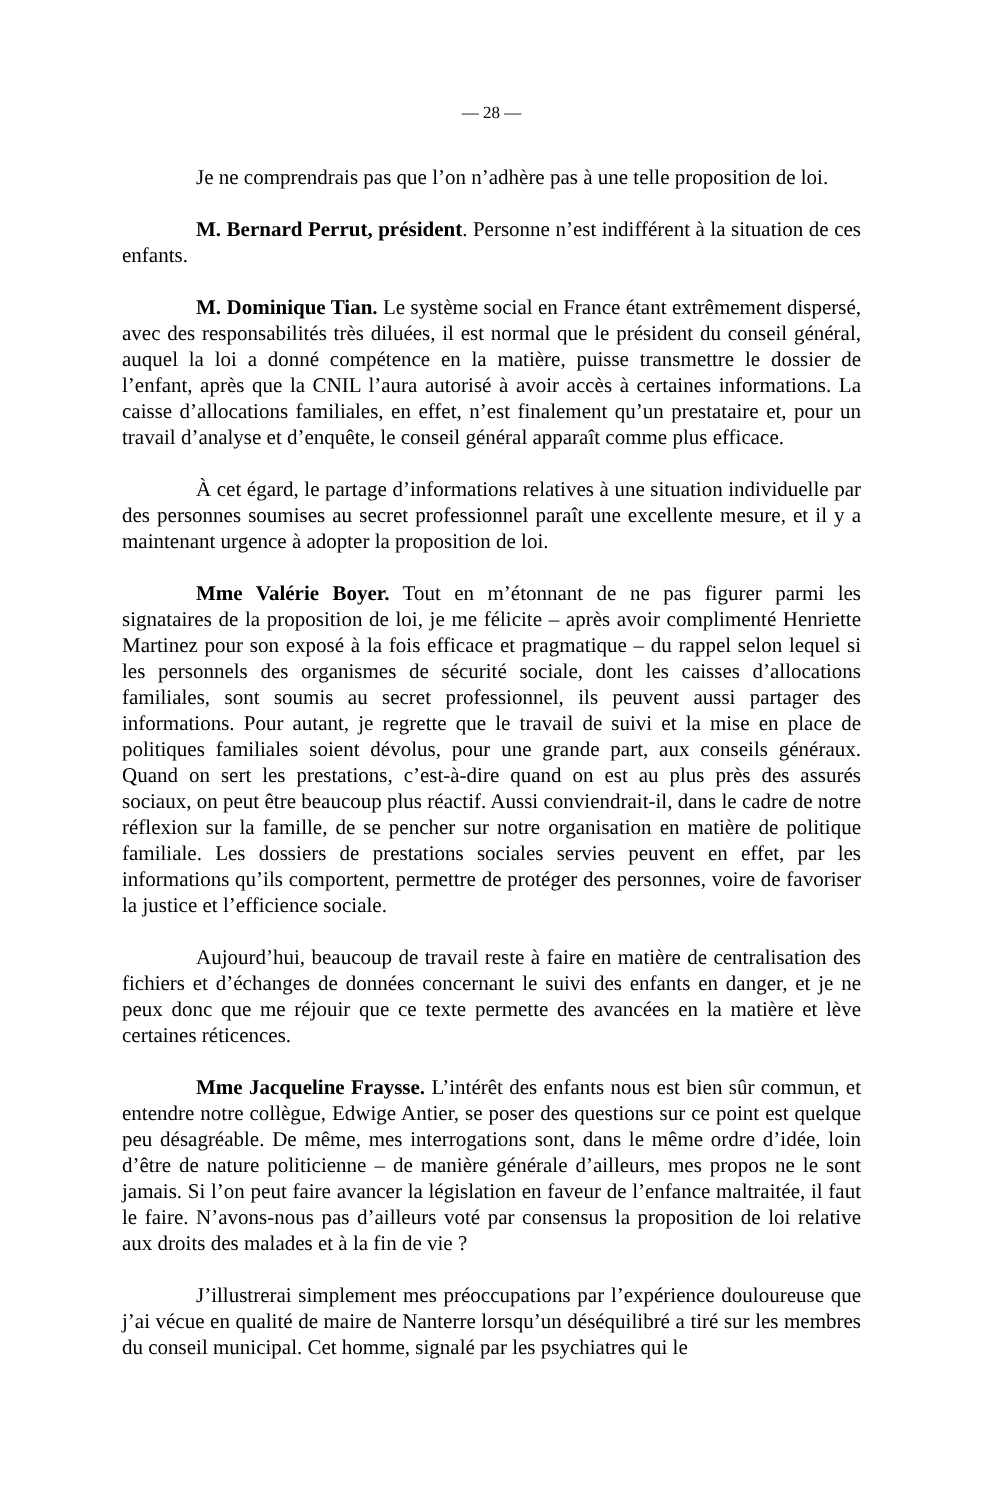— 28 —
Je ne comprendrais pas que l’on n’adhère pas à une telle proposition de loi.
M. Bernard Perrut, président. Personne n’est indifférent à la situation de ces enfants.
M. Dominique Tian. Le système social en France étant extrêmement dispersé, avec des responsabilités très diluées, il est normal que le président du conseil général, auquel la loi a donné compétence en la matière, puisse transmettre le dossier de l’enfant, après que la CNIL l’aura autorisé à avoir accès à certaines informations. La caisse d’allocations familiales, en effet, n’est finalement qu’un prestataire et, pour un travail d’analyse et d’enquête, le conseil général apparaît comme plus efficace.
À cet égard, le partage d’informations relatives à une situation individuelle par des personnes soumises au secret professionnel paraît une excellente mesure, et il y a maintenant urgence à adopter la proposition de loi.
Mme Valérie Boyer. Tout en m’étonnant de ne pas figurer parmi les signataires de la proposition de loi, je me félicite – après avoir complimenté Henriette Martinez pour son exposé à la fois efficace et pragmatique – du rappel selon lequel si les personnels des organismes de sécurité sociale, dont les caisses d’allocations familiales, sont soumis au secret professionnel, ils peuvent aussi partager des informations. Pour autant, je regrette que le travail de suivi et la mise en place de politiques familiales soient dévolus, pour une grande part, aux conseils généraux. Quand on sert les prestations, c’est-à-dire quand on est au plus près des assurés sociaux, on peut être beaucoup plus réactif. Aussi conviendrait-il, dans le cadre de notre réflexion sur la famille, de se pencher sur notre organisation en matière de politique familiale. Les dossiers de prestations sociales servies peuvent en effet, par les informations qu’ils comportent, permettre de protéger des personnes, voire de favoriser la justice et l’efficience sociale.
Aujourd’hui, beaucoup de travail reste à faire en matière de centralisation des fichiers et d’échanges de données concernant le suivi des enfants en danger, et je ne peux donc que me réjouir que ce texte permette des avancées en la matière et lève certaines réticences.
Mme Jacqueline Fraysse. L’intérêt des enfants nous est bien sûr commun, et entendre notre collègue, Edwige Antier, se poser des questions sur ce point est quelque peu désagréable. De même, mes interrogations sont, dans le même ordre d’idée, loin d’être de nature politicienne – de manière générale d’ailleurs, mes propos ne le sont jamais. Si l’on peut faire avancer la législation en faveur de l’enfance maltraitée, il faut le faire. N’avons-nous pas d’ailleurs voté par consensus la proposition de loi relative aux droits des malades et à la fin de vie ?
J’illustrerai simplement mes préoccupations par l’expérience douloureuse que j’ai vécue en qualité de maire de Nanterre lorsqu’un déséquilibré a tiré sur les membres du conseil municipal. Cet homme, signalé par les psychiatres qui le